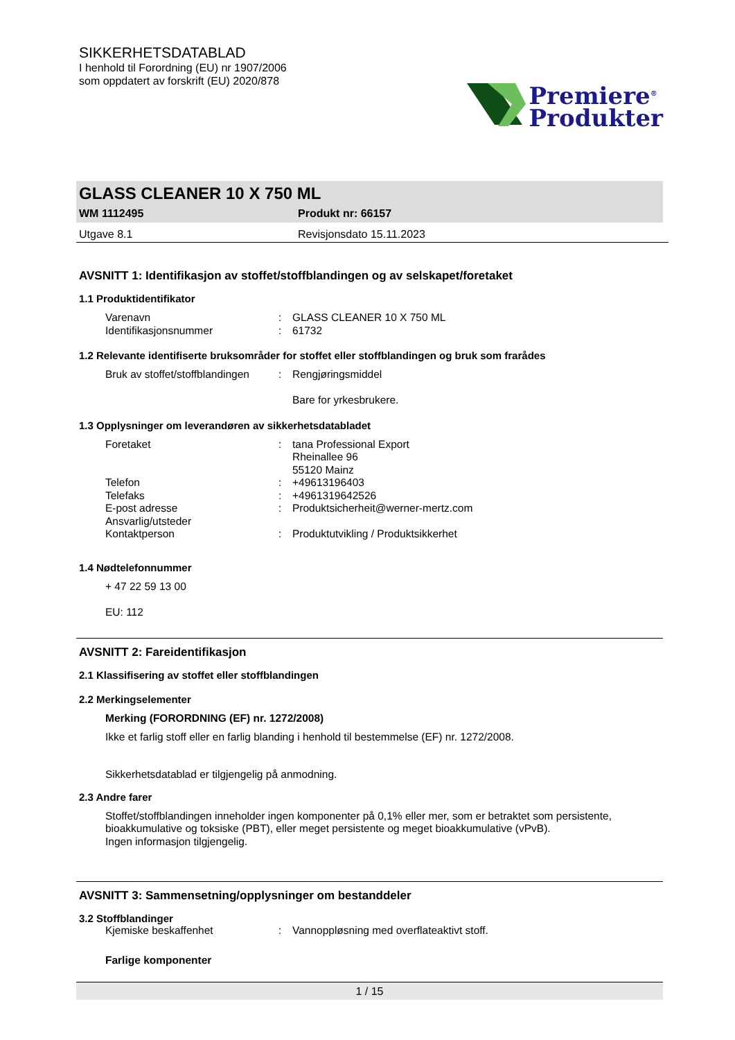SIKKERHETSDATABLAD
I henhold til Forordning (EU) nr 1907/2006
som oppdatert av forskrift (EU) 2020/878
Premiere<sup>®</sup>
Produkter
GLASS CLEANER 10 X 750 ML
WM 1112495 Produkt nr: 66157
Utgave 8.1 Revisjonsdato 15.11.2023
AVSNITT 1: Identifikasjon av stoffet/stoffblandingen og av selskapet/foretaket
1.1 Produktidentifikator
Varenavn: GLASS CLEANER 10 X 750 ML
Identifikasjonsnummer: 61732
1.2 Relevante identifiserte bruksområder for stoffet eller stoffblandingen og bruk som frarådes
Bruk av stoffet/stoffblandingen: Rengjøringsmiddel
Bare for yrkesbrukere.
1.3 Opplysninger om leverandøren av sikkerhetsdatabladet
Foretaket: tana Professional Export
Rheinallee 96
55120 Mainz
Telefon: +49613196403
Telefaks: +4961319642526
E-post adresse: Produktsicherheit@werner-mertz.com
Ansvarlig/utsteder
Kontaktperson
:
Produktutvikling / Produktsikkerhet
1.4 Nødtelefonnummer
+ 47 22 59 13 00
EU: 112
AVSNITT 2: Fareidentifikasjon
2.1 Klassifisering av stoffet eller stoffblandingen
2.2 Merkingselementer
Merking (FORORDNING (EF) nr. 1272/2008)
Ikke et farlig stoff eller en farlig blanding i henhold til bestemmelse (EF) nr. 1272/2008.
Sikkerhetsdatablad er tilgjengelig på anmodning.
2.3 Andre farer
Stoffet/stoffblandingen inneholder ingen komponenter på 0,1% eller mer, som er betraktet som persistente, bioakkumulative og toksiske (PBT), eller meget persistente og meget bioakkumulative (vPvB).
Ingen informasjon tilgjengelig.
AVSNITT 3: Sammensetning/opplysninger om bestanddeler
3.2 Stoffblandinger
Kjemiske beskaffenhet: Vannoppløsning med overflateaktivt stoff.
Farlige komponenter
1 / 15